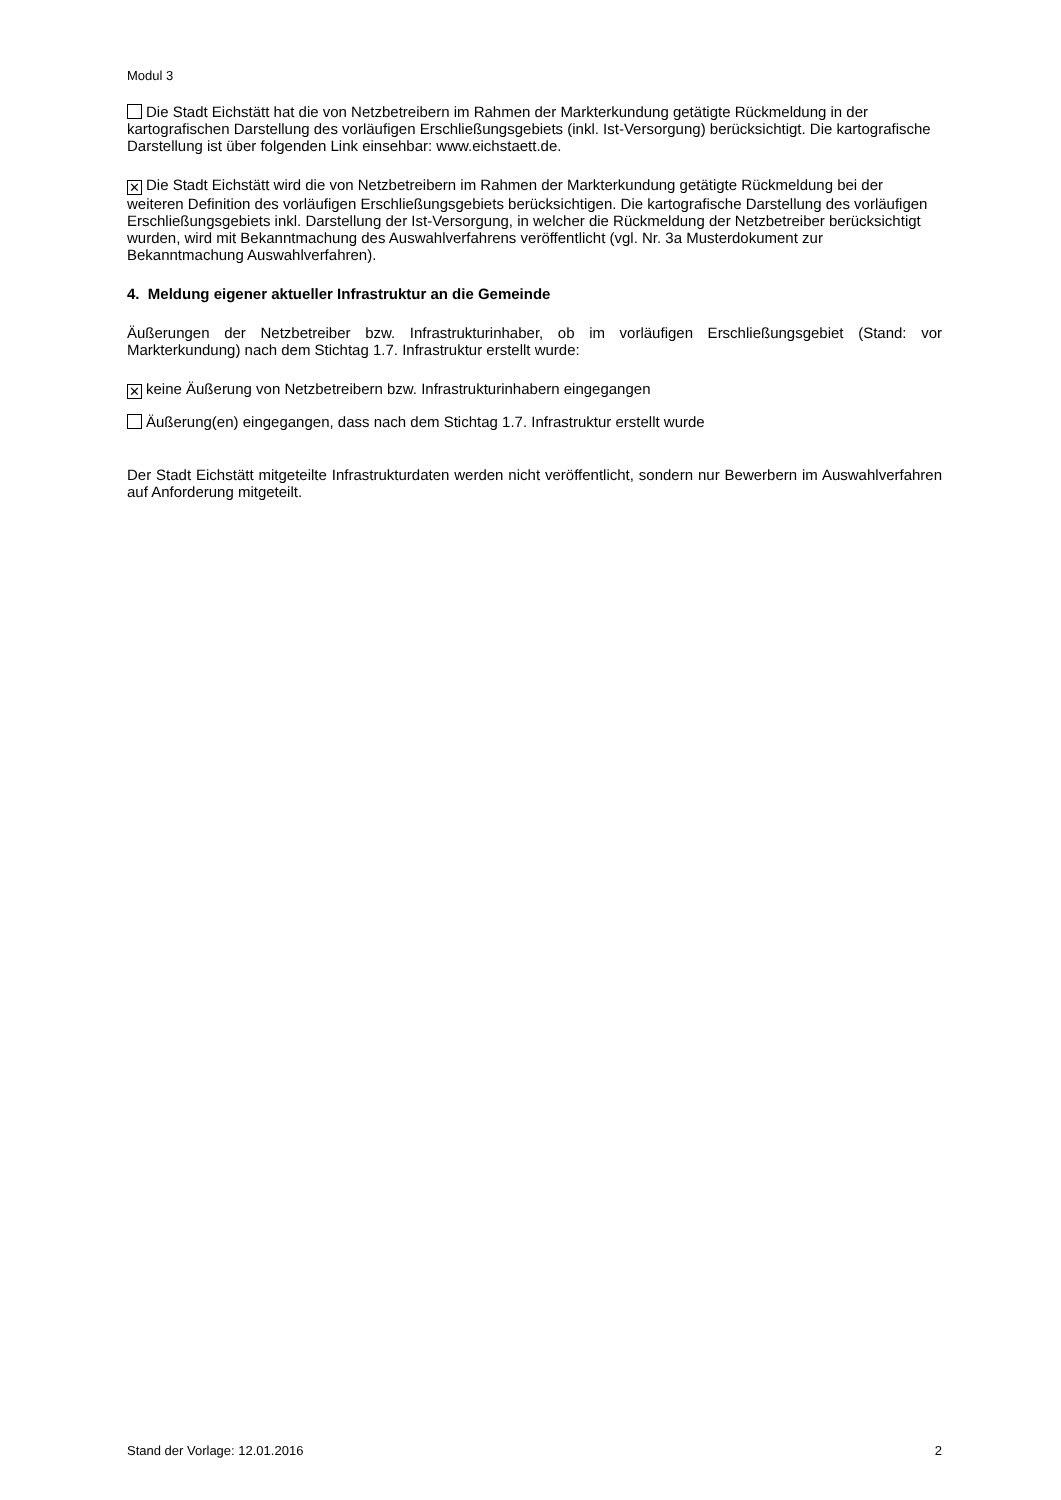Modul 3
Die Stadt Eichstätt hat die von Netzbetreibern im Rahmen der Markterkundung getätigte Rückmeldung in der kartografischen Darstellung des vorläufigen Erschließungsgebiets (inkl. Ist-Versorgung) berücksichtigt. Die kartografische Darstellung ist über folgenden Link einsehbar: www.eichstaett.de.
✕ Die Stadt Eichstätt wird die von Netzbetreibern im Rahmen der Markterkundung getätigte Rückmeldung bei der weiteren Definition des vorläufigen Erschließungsgebiets berücksichtigen. Die kartografische Darstellung des vorläufigen Erschließungsgebiets inkl. Darstellung der Ist-Versorgung, in welcher die Rückmeldung der Netzbetreiber berücksichtigt wurden, wird mit Bekanntmachung des Auswahlverfahrens veröffentlicht (vgl. Nr. 3a Musterdokument zur Bekanntmachung Auswahlverfahren).
4. Meldung eigener aktueller Infrastruktur an die Gemeinde
Äußerungen der Netzbetreiber bzw. Infrastrukturinhaber, ob im vorläufigen Erschließungsgebiet (Stand: vor Markterkundung) nach dem Stichtag 1.7. Infrastruktur erstellt wurde:
✕ keine Äußerung von Netzbetreibern bzw. Infrastrukturinhabern eingegangen
Äußerung(en) eingegangen, dass nach dem Stichtag 1.7. Infrastruktur erstellt wurde
Der Stadt Eichstätt mitgeteilte Infrastrukturdaten werden nicht veröffentlicht, sondern nur Bewerbern im Auswahlverfahren auf Anforderung mitgeteilt.
Stand der Vorlage: 12.01.2016 2